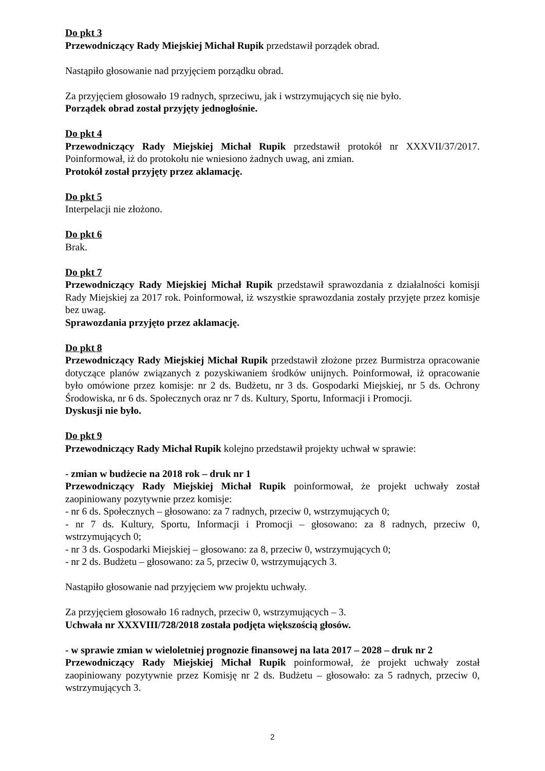Do pkt 3
Przewodniczący Rady Miejskiej Michał Rupik przedstawił porządek obrad.
Nastąpiło głosowanie nad przyjęciem porządku obrad.
Za przyjęciem głosowało 19 radnych, sprzeciwu, jak i wstrzymujących się nie było.
Porządek obrad został przyjęty jednogłośnie.
Do pkt 4
Przewodniczący Rady Miejskiej Michał Rupik przedstawił protokół nr XXXVII/37/2017. Poinformował, iż do protokołu nie wniesiono żadnych uwag, ani zmian.
Protokół został przyjęty przez aklamację.
Do pkt 5
Interpelacji nie złożono.
Do pkt 6
Brak.
Do pkt 7
Przewodniczący Rady Miejskiej Michał Rupik przedstawił sprawozdania z działalności komisji Rady Miejskiej za 2017 rok. Poinformował, iż wszystkie sprawozdania zostały przyjęte przez komisje bez uwag.
Sprawozdania przyjęto przez aklamację.
Do pkt 8
Przewodniczący Rady Miejskiej Michał Rupik przedstawił złożone przez Burmistrza opracowanie dotyczące planów związanych z pozyskiwaniem środków unijnych. Poinformował, iż opracowanie było omówione przez komisje: nr 2 ds. Budżetu, nr 3 ds. Gospodarki Miejskiej, nr 5 ds. Ochrony Środowiska, nr 6 ds. Społecznych oraz nr 7 ds. Kultury, Sportu, Informacji i Promocji.
Dyskusji nie było.
Do pkt 9
Przewodniczący Rady Michał Rupik kolejno przedstawił projekty uchwał w sprawie:
- zmian w budżecie na 2018 rok – druk nr 1
Przewodniczący Rady Miejskiej Michał Rupik poinformował, że projekt uchwały został zaopiniowany pozytywnie przez komisje:
- nr 6 ds. Społecznych – głosowano: za 7 radnych, przeciw 0, wstrzymujących 0;
- nr 7 ds. Kultury, Sportu, Informacji i Promocji – głosowano: za 8 radnych, przeciw 0, wstrzymujących 0;
- nr 3 ds. Gospodarki Miejskiej – głosowano: za 8, przeciw 0, wstrzymujących 0;
- nr 2 ds. Budżetu – głosowano: za 5, przeciw 0, wstrzymujących 3.
Nastąpiło głosowanie nad przyjęciem ww projektu uchwały.
Za przyjęciem głosowało 16 radnych, przeciw 0, wstrzymujących – 3.
Uchwała nr XXXVIII/728/2018 została podjęta większością głosów.
- w sprawie zmian w wieloletniej prognozie finansowej na lata 2017 – 2028 – druk nr 2
Przewodniczący Rady Miejskiej Michał Rupik poinformował, że projekt uchwały został zaopiniowany pozytywnie przez Komisję nr 2 ds. Budżetu – głosowało: za 5 radnych, przeciw 0, wstrzymujących 3.
2